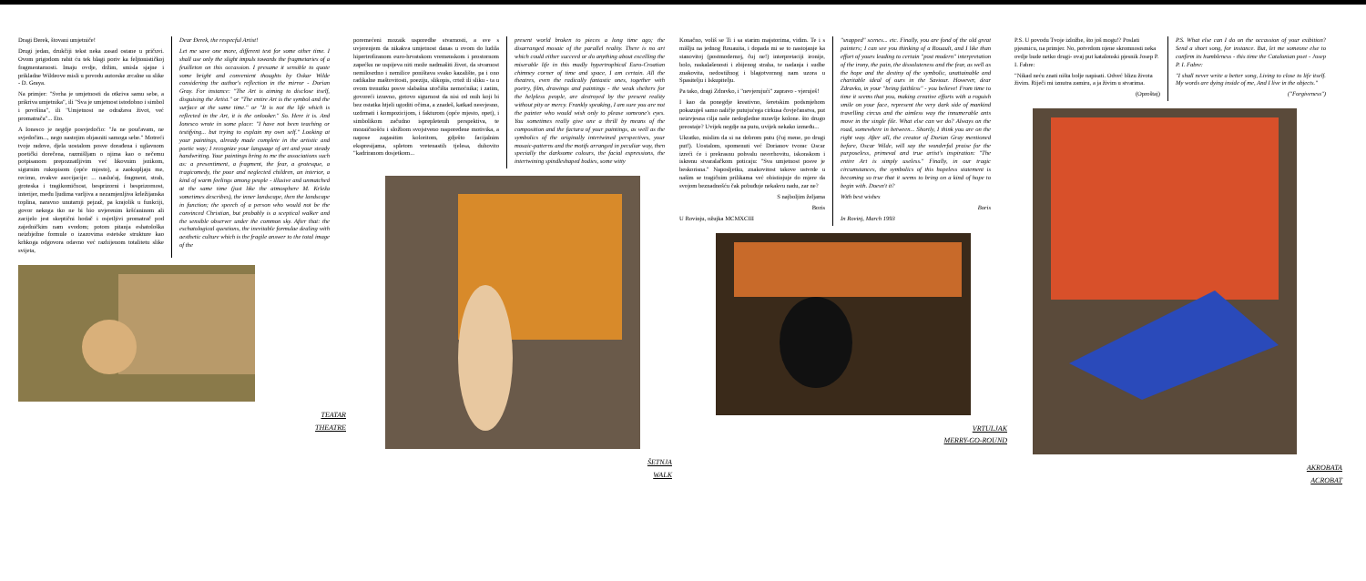Dragi Đerek, štovani umjetniče!
Drugi jedan, drukčiji tekst neka zasad ostane u pričuvi. Ovom prigodom rabit ću tek blagi poriv ka feljtonističkoj fragmentarnosti. Imaju ovdje, držim, smisla sjajne i prikladne Wildeove misli u povodu autorske zrcalne su slike - D. Graya.
Na primjer: "Svrha je umjetnosti da otkriva samu sebe, a prikriva umjetnika", ili "Sva je umjetnost istodobno i simbol i površina", ili "Umjetnost ne odražava život, već promatrača"... Eto.
A Ionesco je negdje posvjedočio: "Ja ne poučavam, ne svjedočim..., nego nastojim objasniti samoga sebe." Motreći tvoje radove, djela uostalom posve dorađena i uglavnom poetički dorečena, razmišljam o njima kao o nečemu potpisanom prepoznatljivim već likovnim jezikom, sigurnim rukopisom (opće mjesto), a zaokupljaju me, recimo, ovakve asocijacije: ... naslućaj, fragment, strah, groteska i tragikomičnost, besprizorni i besprizornost, interijer, među ljudima varljiva a nezamjenljiva krležijanska toplina, naravno unutarnji pejzaž, pa krajolik u funkciji, govor nekoga tko ne bi bio uvjerenim kršćaninom ali zacijelo jest skeptični hodač i osjetljivi promatrač pod zajedničkim nam svodom; potom pitanja eshatološka neizbježne formule o izazovima estetske strukture kao krhkoga odgovora odavno već razbijenom totalitetu slike svijeta,
Dear Đerek, the respecful Artist!
Let me save one more, different text for some other time. I shall use only the slight impuls towards the fragmetaries of a feuilleton on this occassion. I presume it sensible to quote some bright and convenient thoughts by Oskar Wilde considering the author's reflection in the mirror - Dorian Gray. For instance: "The Art is aiming to disclose itself, disguising the Artist." or "The entire Art is the symbol and the surface at the same time." or "It is not the life which is reflected in the Art, it is the onlooker." So. Here it is. And Ionesco wrote in some place: "I have not been teaching or testifying... but trying to explain my own self." Looking at your paintings, already made complete in the artistic and poetic way; I recognize your language of art and your steady handwriting. Your paintings bring to me the associations such as: a presentiment, a fragment, the fear, a grotesque, a tragicomedy, the poor and neglected children, an interior, a kind of warm feelings among people - illusive and unmatched at the same time (just like the atmosphere M. Krleža sometimes describes), the inner landscape, then the landscape in function; the speech of a person who would not be the convinced Christian, but probably is a sceptical walker and the sensible observer under the common sky. After that: the eschatological questions, the inevitable formulae dealing with aesthetic culture which is the fragile answer to the total image of the
TEATAR
THEATRE
poremećeni mozaik usporedbe stvarnosti, a sve s uvjerenjem da nikakva umjetnost danas u ovom do ludila hipertrofiranom euro-hrvatskom vremenskom i prostornom zapećku ne uspijeva niti može nadmašiti život, da stvarnost nemilosrdno i nemilice poništava svako kazalište, pa i ono radikalne maštovitosti, poeziju, slikopis, crtež ili sliku - ta u ovom trenutku posve slabašna utočišta nemoćnika; i zatim, govoreći izravno, gotovo sigurnost da nisi od onih koji bi bez ostatka htjeli ugoditi očima, a znadeš, katkad nesvjesno, uzdrmati i kompozicijom, i fakturom (opće mjesto, opet), i simbolikom začudno isprepletenih perspektiva, te mozaičnošću i složbom svojstveno raspoređene motivika, a napose zagasitim koloritom, gdješto facijalnim ekspresijama, spletom vretenastih tjelesa, duhovito "kadriranom dosjetkom...
present world broken to pieces a long time ago; the disarranged mosaic of the parallel reality. There is no art which could either succeed or do anything about excelling the miserable life in this madly hypertrophical Euro-Croatian chimney corner of time and space, I am certain. All the theatres, even the radically fantastic ones, together with poetry, film, drawings and paintings - the weak shelters for the helpless people, are destroyed by the present reality without pity or mercy. Frankly speaking, I am sure you are not the painter who would wish only to please someone's eyes. You sometimes really give one a thrill by means of the composition and the factura of your paintings, as well as the symbolics of the originally intertwined perspectives, your mosaic-patterns and the motifs arranged in peculiar way, then specially the darksome colours, the facial expressions, the intertwining spindleshaped bodies, some witty
ŠETNJA
WALK
Konačno, voliš se Ti i sa starim majstorima, vidim. Te i s mišlju na jednog Rouauita, i dopada mi se to nastojanje ka stanovitoj (postmodernoj, čuj ne!) interpretaciji ironije, bolo, raskalašenosti i zbijenog straha, te nadanja i sudbe znakovita, nedostižnog i blagotvornog nam uzora u Spasitelju i Iskupitelju.
Pa tako, dragi Zdravko, i "nevjerujući" zapravo - vjeruješ!
I kao da ponegdje kreativno, šeretskim podsmjehom pokazuješ samo naličje putujućega cirkusa čovječanstva, put neizvjesna cilja naše nedogledne mravlje kolone. što drugo preostaje? Uvijek negdje na putu, uvijek nekako između...
Ukratko, mislim da si na dobrom putu (čuj mene, po drugi put!). Uostalom, spomenuti već Dorianov tvorac Oscar izreći će i prekrasnu pohvalu nesvrhovitu, iskonskom i iskrenu stvaralačkom poticaju: "Sva umjetnost posve je beskorisna." Naposljetku, znakovitost takove ustvrde u našim se tragičnim prilikama već obistinjuje do mjere da svojom beznadnošću čak pobuđuje nekakvu nadu, zar ne?
S najboljim željama
Boris
U Rovinju, ožujka MCMXCIII
"snapped" scenes... etc. Finally, you are fond of the old great painters; I can see you thinking of a Rouault, and I like than effort of yours leading to certain "post modern" interpretation of the irony, the pain, the dissoluteness and the fear, as well as the hope and the destiny of the symbolic, unattainable and charitable ideal of ours in the Saviour. However, dear Zdravko, in your "being faithless" - you believe! From time to time it seems that you, making creative efforts with a roguish smile on your face, represent the very dark side of mankind travelling circus and the aimless way the innumerable ants move in the single file. What else can we do? Always on the road, somewhere in between... Shortly, I think you are on the right way. After all, the creator of Dorian Gray mentioned before, Oscar Wilde, will say the wonderful praise for the purposeless, primeval and true artist's inspiration: "The entire Art is simply useless." Finally, in our tragic circumstances, the symbolics of this hopeless statement is becoming so true that it seems to bring on a kind of hope to begin with. Doesn't it?
With best wishes
Boris
In Rovinj, March 1993
VRTULJAK
MERRY-GO-ROUND
P.S. U povodu Tvoje izložbe, što još mogu!? Poslati pjesmicu, na primjer. No, potvrdom njene skromnosti neka ovdje bude netko drugi- ovaj put katalonski pjesnik Josep P. I. Fabre:
"Nikad neću znati ništa bolje napisati. Odveć blizu života živim. Riječi mi iznutra zamiru, a ja živim u stvarima.
(Oproštaj)
P.S. What else can I do on the occassion of your exibition? Send a short song, for instance. But, let me someone else to confirm its humbleness - this time the Catalonian poet - Josep P. I. Fabre:
"I shall never write a better song, Living to close to life itself. My words are dying inside of me, And I live in the objects."
("Forgiveness")
AKROBATA
ACROBAT